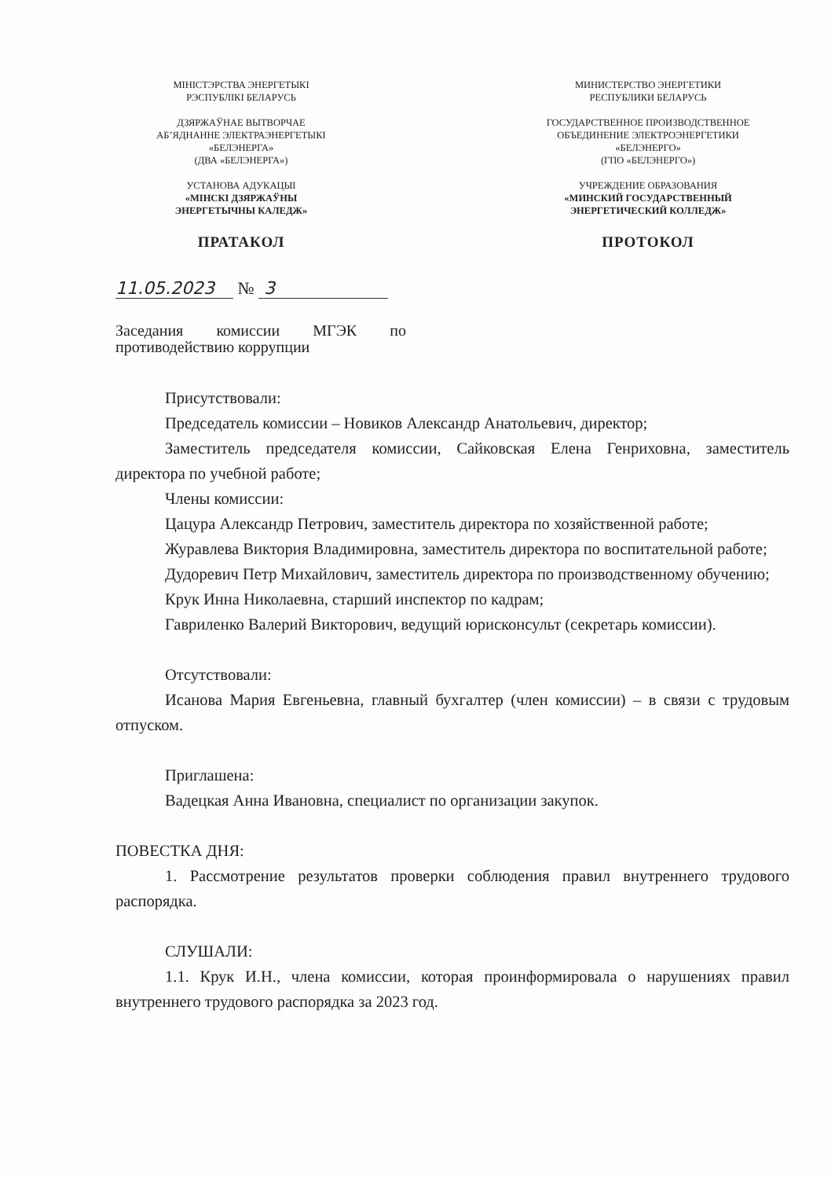МІНІСТЭРСТВА ЭНЕРГЕТЫКІ
РЭСПУБЛІКІ БЕЛАРУСЬ
ДЗЯРЖАЎНАЕ ВЫТВОРЧАЕ
АБ’ЯДНАННЕ ЭЛЕКТРАЭНЕРГЕТЫКІ
«БЕЛЭНЕРГА»
(ДВА «БЕЛЭНЕРГА»)
УСТАНОВА АДУКАЦЫІ
«МІНСКІ ДЗЯРЖАЎНЫ
ЭНЕРГЕТЫЧНЫ КАЛЕДЖ»
ПРАТАКОЛ
МИНИСТЕРСТВО ЭНЕРГЕТИКИ
РЕСПУБЛИКИ БЕЛАРУСЬ
ГОСУДАРСТВЕННОЕ ПРОИЗВОДСТВЕННОЕ
ОБЪЕДИНЕНИЕ ЭЛЕКТРОЭНЕРГЕТИКИ
«БЕЛЭНЕРГО»
(ГПО «БЕЛЭНЕРГО»)
УЧРЕЖДЕНИЕ ОБРАЗОВАНИЯ
«МИНСКИЙ ГОСУДАРСТВЕННЫЙ
ЭНЕРГЕТИЧЕСКИЙ КОЛЛЕДЖ»
ПРОТОКОЛ
11.05.2023 № 3
Заседания комиссии МГЭК по противодействию коррупции
Присутствовали:
Председатель комиссии – Новиков Александр Анатольевич, директор;
Заместитель председателя комиссии, Сайковская Елена Генриховна, заместитель директора по учебной работе;
Члены комиссии:
Цацура Александр Петрович, заместитель директора по хозяйственной работе;
Журавлева Виктория Владимировна, заместитель директора по воспитательной работе;
Дудоревич Петр Михайлович, заместитель директора по производственному обучению;
Крук Инна Николаевна, старший инспектор по кадрам;
Гавриленко Валерий Викторович, ведущий юрисконсульт (секретарь комиссии).
Отсутствовали:
Исанова Мария Евгеньевна, главный бухгалтер (член комиссии) – в связи с трудовым отпуском.
Приглашена:
Вадецкая Анна Ивановна, специалист по организации закупок.
ПОВЕСТКА ДНЯ:
1. Рассмотрение результатов проверки соблюдения правил внутреннего трудового распорядка.
СЛУШАЛИ:
1.1. Крук И.Н., члена комиссии, которая проинформировала о нарушениях правил внутреннего трудового распорядка за 2023 год.